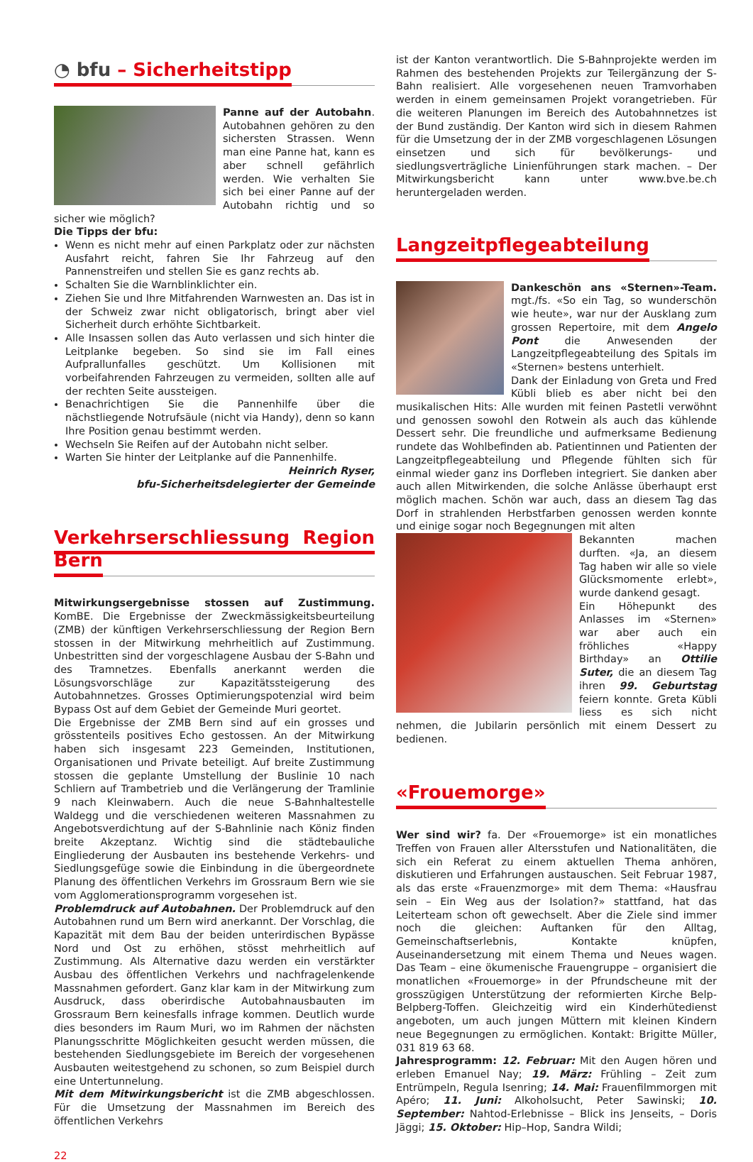◔ bfu – Sicherheitstipp
Panne auf der Autobahn. Autobahnen gehören zu den sichersten Strassen. Wenn man eine Panne hat, kann es aber schnell gefährlich werden. Wie verhalten Sie sich bei einer Panne auf der Autobahn richtig und so sicher wie möglich?
Die Tipps der bfu:
Wenn es nicht mehr auf einen Parkplatz oder zur nächsten Ausfahrt reicht, fahren Sie Ihr Fahrzeug auf den Pannenstreifen und stellen Sie es ganz rechts ab.
Schalten Sie die Warnblinklichter ein.
Ziehen Sie und Ihre Mitfahrenden Warnwesten an. Das ist in der Schweiz zwar nicht obligatorisch, bringt aber viel Sicherheit durch erhöhte Sichtbarkeit.
Alle Insassen sollen das Auto verlassen und sich hinter die Leitplanke begeben. So sind sie im Fall eines Aufprallunfalles geschützt. Um Kollisionen mit vorbeifahrenden Fahrzeugen zu vermeiden, sollten alle auf der rechten Seite aussteigen.
Benachrichtigen Sie die Pannenhilfe über die nächstliegende Notrufsäule (nicht via Handy), denn so kann Ihre Position genau bestimmt werden.
Wechseln Sie Reifen auf der Autobahn nicht selber.
Warten Sie hinter der Leitplanke auf die Pannenhilfe.
Heinrich Ryser,
bfu-Sicherheitsdelegierter der Gemeinde
Verkehrserschliessung Region Bern
Mitwirkungsergebnisse stossen auf Zustimmung. KomBE. Die Ergebnisse der Zweckmässigkeitsbeurteilung (ZMB) der künftigen Verkehrserschliessung der Region Bern stossen in der Mitwirkung mehrheitlich auf Zustimmung. Unbestritten sind der vorgeschlagene Ausbau der S-Bahn und des Tramnetzes. Ebenfalls anerkannt werden die Lösungsvorschläge zur Kapazitätssteigerung des Autobahnnetzes. Grosses Optimierungspotenzial wird beim Bypass Ost auf dem Gebiet der Gemeinde Muri geortet.
Die Ergebnisse der ZMB Bern sind auf ein grosses und grösstenteils positives Echo gestossen. An der Mitwirkung haben sich insgesamt 223 Gemeinden, Institutionen, Organisationen und Private beteiligt. Auf breite Zustimmung stossen die geplante Umstellung der Buslinie 10 nach Schliern auf Trambetrieb und die Verlängerung der Tramlinie 9 nach Kleinwabern. Auch die neue S-Bahnhaltestelle Waldegg und die verschiedenen weiteren Massnahmen zu Angebotsverdichtung auf der S-Bahnlinie nach Köniz finden breite Akzeptanz. Wichtig sind die städtebauliche Eingliederung der Ausbauten ins bestehende Verkehrs- und Siedlungsgefüge sowie die Einbindung in die übergeordnete Planung des öffentlichen Verkehrs im Grossraum Bern wie sie vom Agglomerationsprogramm vorgesehen ist.
Problemdruck auf Autobahnen. Der Problemdruck auf den Autobahnen rund um Bern wird anerkannt. Der Vorschlag, die Kapazität mit dem Bau der beiden unterirdischen Bypässe Nord und Ost zu erhöhen, stösst mehrheitlich auf Zustimmung. Als Alternative dazu werden ein verstärkter Ausbau des öffentlichen Verkehrs und nachfragelenkende Massnahmen gefordert. Ganz klar kam in der Mitwirkung zum Ausdruck, dass oberirdische Autobahnausbauten im Grossraum Bern keinesfalls infrage kommen. Deutlich wurde dies besonders im Raum Muri, wo im Rahmen der nächsten Planungsschritte Möglichkeiten gesucht werden müssen, die bestehenden Siedlungsgebiete im Bereich der vorgesehenen Ausbauten weitestgehend zu schonen, so zum Beispiel durch eine Untertunnelung.
Mit dem Mitwirkungsbericht ist die ZMB abgeschlossen. Für die Umsetzung der Massnahmen im Bereich des öffentlichen Verkehrs
22
ist der Kanton verantwortlich. Die S-Bahnprojekte werden im Rahmen des bestehenden Projekts zur Teilergänzung der S-Bahn realisiert. Alle vorgesehenen neuen Tramvorhaben werden in einem gemeinsamen Projekt vorangetrieben. Für die weiteren Planungen im Bereich des Autobahnnetzes ist der Bund zuständig. Der Kanton wird sich in diesem Rahmen für die Umsetzung der in der ZMB vorgeschlagenen Lösungen einsetzen und sich für bevölkerungs- und siedlungsverträgliche Linienführungen stark machen. – Der Mitwirkungsbericht kann unter www.bve.be.ch heruntergeladen werden.
Langzeitpflegeabteilung
Dankeschön ans «Sternen»-Team. mgt./fs. «So ein Tag, so wunderschön wie heute», war nur der Ausklang zum grossen Repertoire, mit dem Angelo Pont die Anwesenden der Langzeitpflegeabteilung des Spitals im «Sternen» bestens unterhielt.
Dank der Einladung von Greta und Fred Kübli blieb es aber nicht bei den musikalischen Hits: Alle wurden mit feinen Pastetli verwöhnt und genossen sowohl den Rotwein als auch das kühlende Dessert sehr. Die freundliche und aufmerksame Bedienung rundete das Wohlbefinden ab. Patientinnen und Patienten der Langzeitpflegeabteilung und Pflegende fühlten sich für einmal wieder ganz ins Dorfleben integriert. Sie danken aber auch allen Mitwirkenden, die solche Anlässe überhaupt erst möglich machen. Schön war auch, dass an diesem Tag das Dorf in strahlenden Herbstfarben genossen werden konnte und einige sogar noch Begegnungen mit alten
Bekannten machen durften. «Ja, an diesem Tag haben wir alle so viele Glücksmomente erlebt», wurde dankend gesagt.
Ein Höhepunkt des Anlasses im «Sternen» war aber auch ein fröhliches «Happy Birthday» an Ottilie Suter, die an diesem Tag ihren 99. Geburtstag feiern konnte. Greta Kübli liess es sich nicht nehmen, die Jubilarin persönlich mit einem Dessert zu bedienen.
«Frouemorge»
Wer sind wir? fa. Der «Frouemorge» ist ein monatliches Treffen von Frauen aller Altersstufen und Nationalitäten, die sich ein Referat zu einem aktuellen Thema anhören, diskutieren und Erfahrungen austauschen. Seit Februar 1987, als das erste «Frauenzmorge» mit dem Thema: «Hausfrau sein – Ein Weg aus der Isolation?» stattfand, hat das Leiterteam schon oft gewechselt. Aber die Ziele sind immer noch die gleichen: Auftanken für den Alltag, Gemeinschaftserlebnis, Kontakte knüpfen, Auseinandersetzung mit einem Thema und Neues wagen. Das Team – eine ökumenische Frauengruppe – organisiert die monatlichen «Frouemorge» in der Pfrundscheune mit der grosszügigen Unterstützung der reformierten Kirche Belp-Belpberg-Toffen. Gleichzeitig wird ein Kinderhütedienst angeboten, um auch jungen Müttern mit kleinen Kindern neue Begegnungen zu ermöglichen. Kontakt: Brigitte Müller, 031 819 63 68.
Jahresprogramm: 12. Februar: Mit den Augen hören und erleben Emanuel Nay; 19. März: Frühling – Zeit zum Entrümpeln, Regula Isenring; 14. Mai: Frauenfilmmorgen mit Apéro; 11. Juni: Alkoholsucht, Peter Sawinski; 10. September: Nahtod-Erlebnisse – Blick ins Jenseits, – Doris Jäggi; 15. Oktober: Hip–Hop, Sandra Wildi;